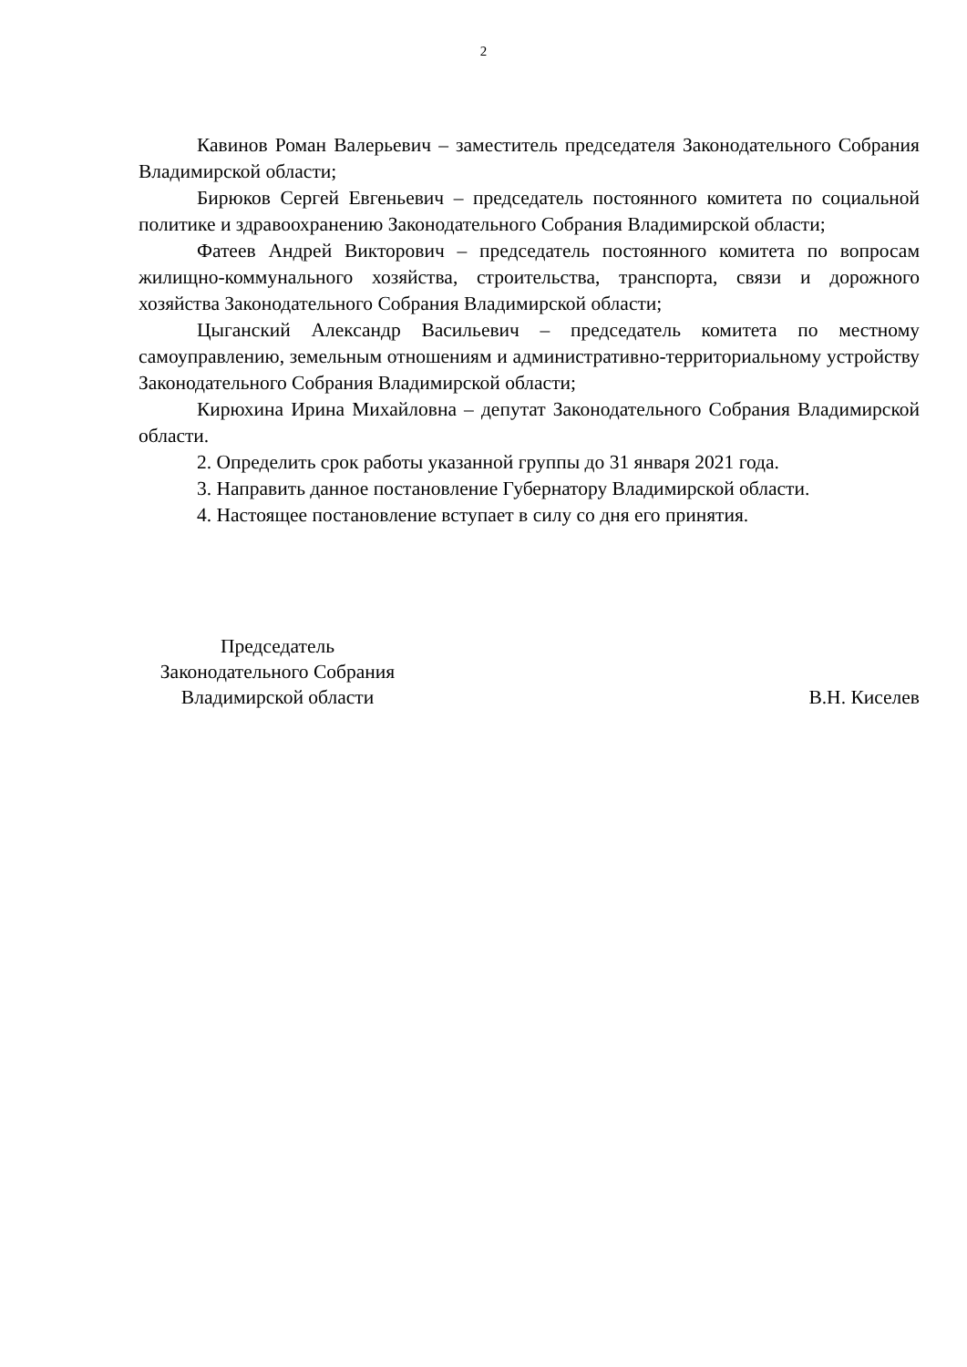2
Кавинов Роман Валерьевич – заместитель председателя Законодательного Собрания Владимирской области;
Бирюков Сергей Евгеньевич – председатель постоянного комитета по социальной политике и здравоохранению Законодательного Собрания Владимирской области;
Фатеев Андрей Викторович – председатель постоянного комитета по вопросам жилищно-коммунального хозяйства, строительства, транспорта, связи и дорожного хозяйства Законодательного Собрания Владимирской области;
Цыганский Александр Васильевич – председатель комитета по местному самоуправлению, земельным отношениям и административно-территориальному устройству Законодательного Собрания Владимирской области;
Кирюхина Ирина Михайловна – депутат Законодательного Собрания Владимирской области.
2. Определить срок работы указанной группы до 31 января 2021 года.
3. Направить данное постановление Губернатору Владимирской области.
4. Настоящее постановление вступает в силу со дня его принятия.
Председатель
Законодательного Собрания
Владимирской области
В.Н. Киселев